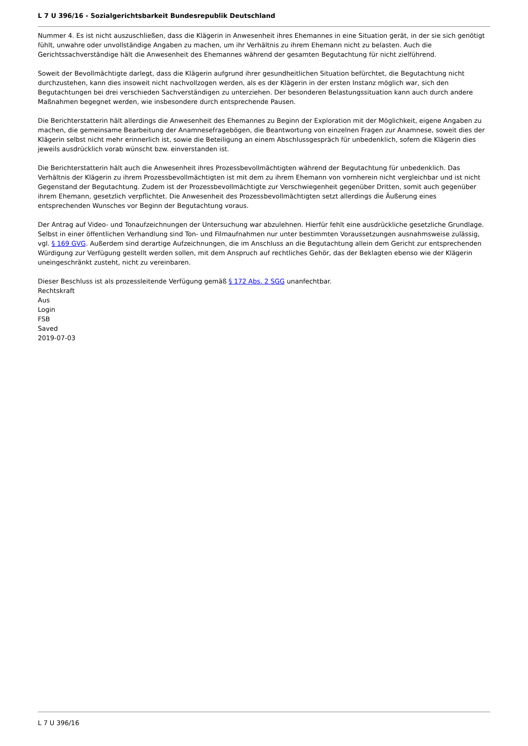L 7 U 396/16 - Sozialgerichtsbarkeit Bundesrepublik Deutschland
Nummer 4. Es ist nicht auszuschließen, dass die Klägerin in Anwesenheit ihres Ehemannes in eine Situation gerät, in der sie sich genötigt fühlt, unwahre oder unvollständige Angaben zu machen, um ihr Verhältnis zu ihrem Ehemann nicht zu belasten. Auch die Gerichtssachverständige hält die Anwesenheit des Ehemannes während der gesamten Begutachtung für nicht zielführend.
Soweit der Bevollmächtigte darlegt, dass die Klägerin aufgrund ihrer gesundheitlichen Situation befürchtet, die Begutachtung nicht durchzustehen, kann dies insoweit nicht nachvollzogen werden, als es der Klägerin in der ersten Instanz möglich war, sich den Begutachtungen bei drei verschieden Sachverständigen zu unterziehen. Der besonderen Belastungssituation kann auch durch andere Maßnahmen begegnet werden, wie insbesondere durch entsprechende Pausen.
Die Berichterstatterin hält allerdings die Anwesenheit des Ehemannes zu Beginn der Exploration mit der Möglichkeit, eigene Angaben zu machen, die gemeinsame Bearbeitung der Anamnesefragebögen, die Beantwortung von einzelnen Fragen zur Anamnese, soweit dies der Klägerin selbst nicht mehr erinnerlich ist, sowie die Beteiligung an einem Abschlussgespräch für unbedenklich, sofern die Klägerin dies jeweils ausdrücklich vorab wünscht bzw. einverstanden ist.
Die Berichterstatterin hält auch die Anwesenheit ihres Prozessbevollmächtigten während der Begutachtung für unbedenklich. Das Verhältnis der Klägerin zu ihrem Prozessbevollmächtigten ist mit dem zu ihrem Ehemann von vornherein nicht vergleichbar und ist nicht Gegenstand der Begutachtung. Zudem ist der Prozessbevollmächtigte zur Verschwiegenheit gegenüber Dritten, somit auch gegenüber ihrem Ehemann, gesetzlich verpflichtet. Die Anwesenheit des Prozessbevollmächtigten setzt allerdings die Äußerung eines entsprechenden Wunsches vor Beginn der Begutachtung voraus.
Der Antrag auf Video- und Tonaufzeichnungen der Untersuchung war abzulehnen. Hierfür fehlt eine ausdrückliche gesetzliche Grundlage. Selbst in einer öffentlichen Verhandlung sind Ton- und Filmaufnahmen nur unter bestimmten Voraussetzungen ausnahmsweise zulässig, vgl. § 169 GVG. Außerdem sind derartige Aufzeichnungen, die im Anschluss an die Begutachtung allein dem Gericht zur entsprechenden Würdigung zur Verfügung gestellt werden sollen, mit dem Anspruch auf rechtliches Gehör, das der Beklagten ebenso wie der Klägerin uneingeschränkt zusteht, nicht zu vereinbaren.
Dieser Beschluss ist als prozessleitende Verfügung gemäß § 172 Abs. 2 SGG unanfechtbar.
Rechtskraft
Aus
Login
FSB
Saved
2019-07-03
L 7 U 396/16